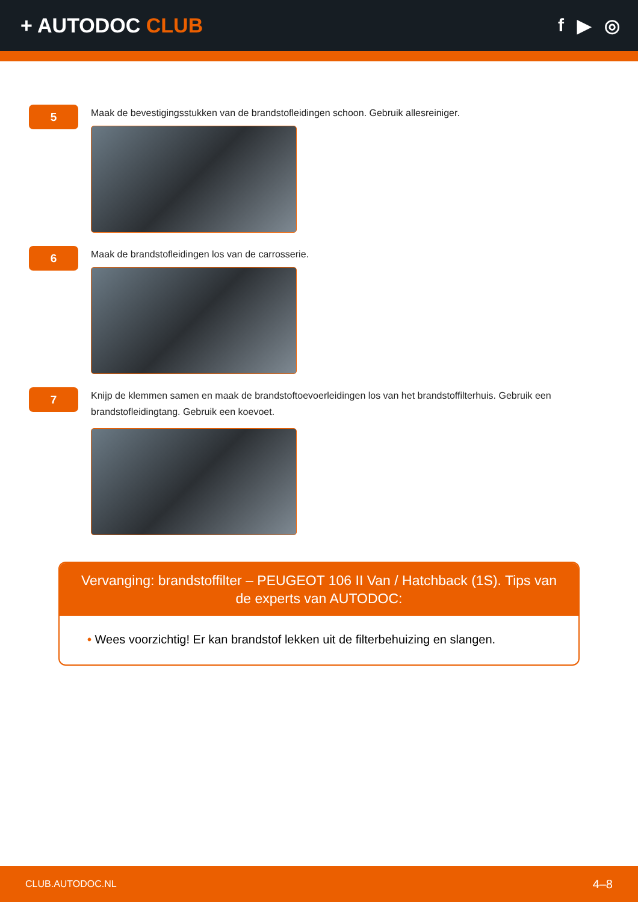+ AUTODOC CLUB f ▶ ◎
5
Maak de bevestigingsstukken van de brandstofleidingen schoon. Gebruik allesreiniger.
6
Maak de brandstofleidingen los van de carrosserie.
7
Knijp de klemmen samen en maak de brandstoftoevoerleidingen los van het brandstoffilterhuis. Gebruik een brandstofleidingtang. Gebruik een koevoet.
Vervanging: brandstoffilter – PEUGEOT 106 II Van / Hatchback (1S). Tips van de experts van AUTODOC:
• Wees voorzichtig! Er kan brandstof lekken uit de filterbehuizing en slangen.
CLUB.AUTODOC.NL 4–8